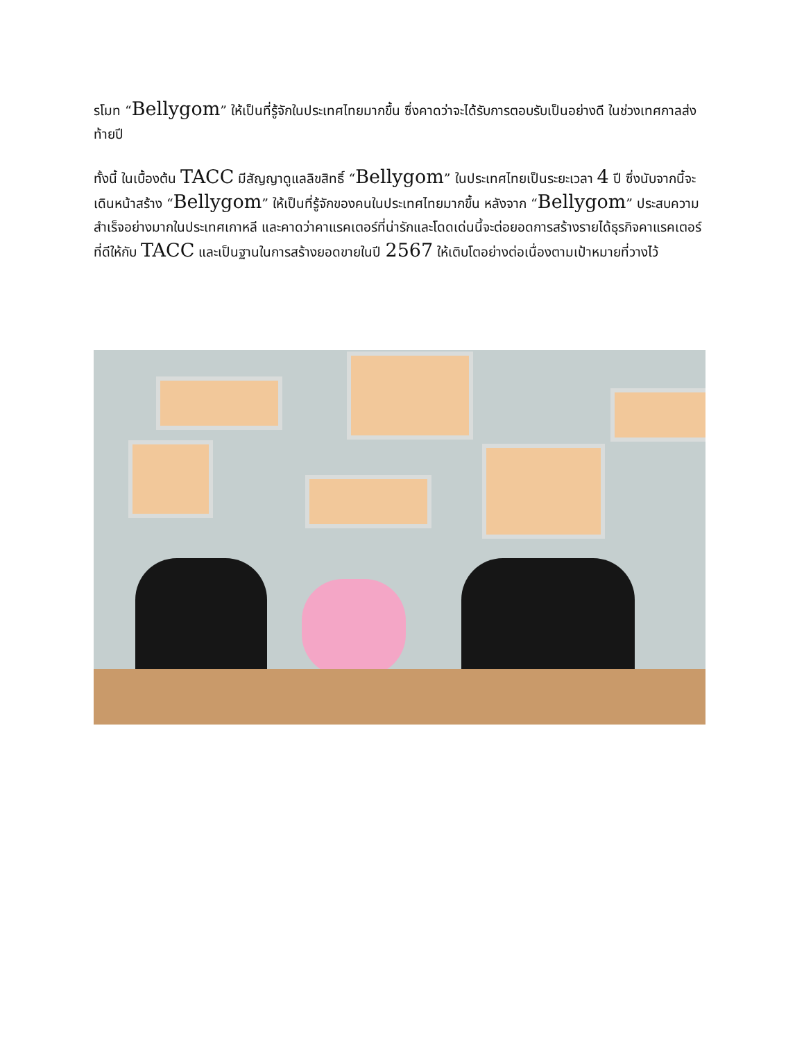รโมท “Bellygom” ให้เป็นที่รู้จักในประเทศไทยมากขึ้น ซึ่งคาดว่าจะได้รับการตอบรับเป็นอย่างดี ในช่วงเทศกาลส่งท้ายปี
ทั้งนี้ ในเบื้องต้น TACC มีสัญญาดูแลลิขสิทธิ์ “Bellygom” ในประเทศไทยเป็นระยะเวลา 4 ปี ซึ่งนับจากนี้จะเดินหน้าสร้าง “Bellygom” ให้เป็นที่รู้จักของคนในประเทศไทยมากขึ้น หลังจาก “Bellygom” ประสบความสำเร็จอย่างมากในประเทศเกาหลี และคาดว่าคาแรคเตอร์ที่น่ารักและโดดเด่นนี้จะต่อยอดการสร้างรายได้ธุรกิจคาแรคเตอร์ที่ดีให้กับ TACC และเป็นฐานในการสร้างยอดขายในปี 2567 ให้เติบโตอย่างต่อเนื่องตามเป้าหมายที่วางไว้